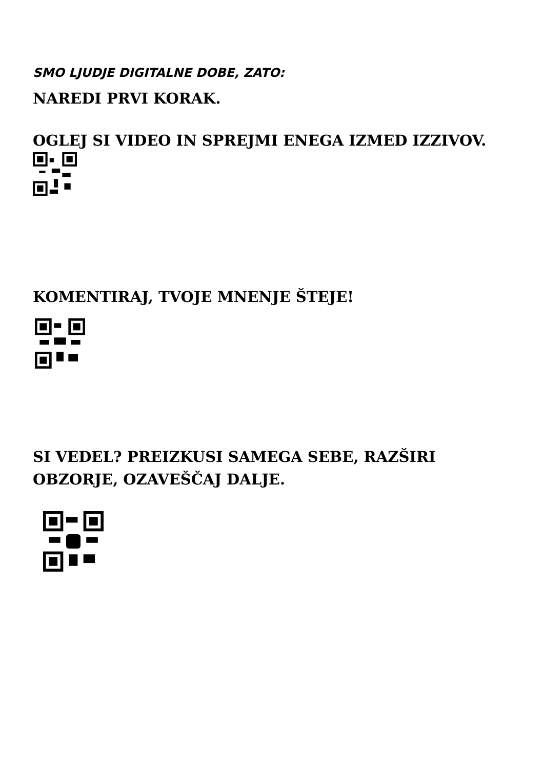SMO LJUDJE DIGITALNE DOBE, ZATO:
NAREDI PRVI KORAK.
OGLEJ SI VIDEO IN SPREJMI ENEGA IZMED IZZIVOV.
KOMENTIRAJ, TVOJE MNENJE ŠTEJE!
SI VEDEL? PREIZKUSI SAMEGA SEBE, RAZŠIRI OBZORJE, OZAVEŠČAJ DALJE.